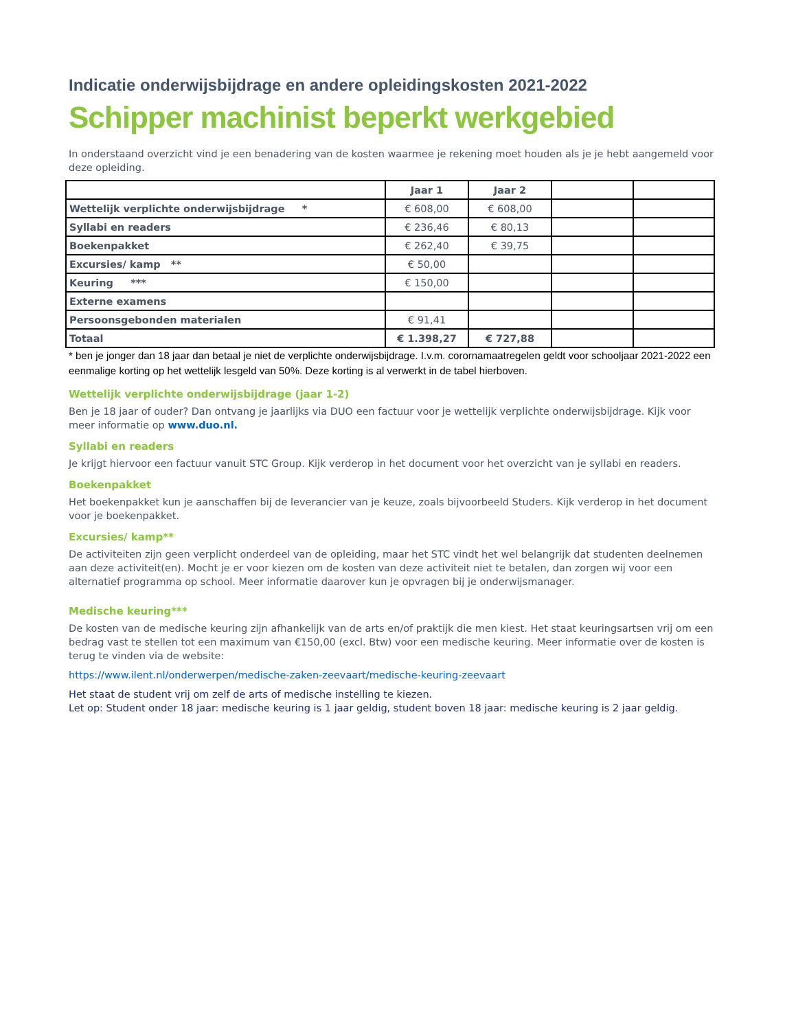Indicatie onderwijsbijdrage en andere opleidingskosten 2021-2022
Schipper machinist beperkt werkgebied
In onderstaand overzicht vind je een benadering van de kosten waarmee je rekening moet houden als je je hebt aangemeld voor deze opleiding.
| | Jaar 1 | Jaar 2 | | |
| --- | --- | --- | --- | --- |
| Wettelijk verplichte onderwijsbijdrage * | € 608,00 | € 608,00 | | |
| Syllabi en readers | € 236,46 | € 80,13 | | |
| Boekenpakket | € 262,40 | € 39,75 | | |
| Excursies/ kamp ** | € 50,00 | | | |
| Keuring *** | € 150,00 | | | |
| Externe examens | | | | |
| Persoonsgebonden materialen | € 91,41 | | | |
| Totaal | € 1.398,27 | € 727,88 | | |
* ben je jonger dan 18 jaar dan betaal je niet de verplichte onderwijsbijdrage. I.v.m. corornamaatregelen geldt voor schooljaar 2021-2022 een eenmalige korting op het wettelijk lesgeld van 50%. Deze korting is al verwerkt in de tabel hierboven.
Wettelijk verplichte onderwijsbijdrage (jaar 1-2)
Ben je 18 jaar of ouder? Dan ontvang je jaarlijks via DUO een factuur voor je wettelijk verplichte onderwijsbijdrage. Kijk voor meer informatie op www.duo.nl.
Syllabi en readers
Je krijgt hiervoor een factuur vanuit STC Group. Kijk verderop in het document voor het overzicht van je syllabi en readers.
Boekenpakket
Het boekenpakket kun je aanschaffen bij de leverancier van je keuze, zoals bijvoorbeeld Studers. Kijk verderop in het document voor je boekenpakket.
Excursies/ kamp**
De activiteiten zijn geen verplicht onderdeel van de opleiding, maar het STC vindt het wel belangrijk dat studenten deelnemen aan deze activiteit(en). Mocht je er voor kiezen om de kosten van deze activiteit niet te betalen, dan zorgen wij voor een alternatief programma op school. Meer informatie daarover kun je opvragen bij je onderwijsmanager.
Medische keuring***
De kosten van de medische keuring zijn afhankelijk van de arts en/of praktijk die men kiest. Het staat keuringsartsen vrij om een bedrag vast te stellen tot een maximum van €150,00 (excl. Btw) voor een medische keuring. Meer informatie over de kosten is terug te vinden via de website:
https://www.ilent.nl/onderwerpen/medische-zaken-zeevaart/medische-keuring-zeevaart
Het staat de student vrij om zelf de arts of medische instelling te kiezen.
Let op: Student onder 18 jaar: medische keuring is 1 jaar geldig, student boven 18 jaar: medische keuring is 2 jaar geldig.